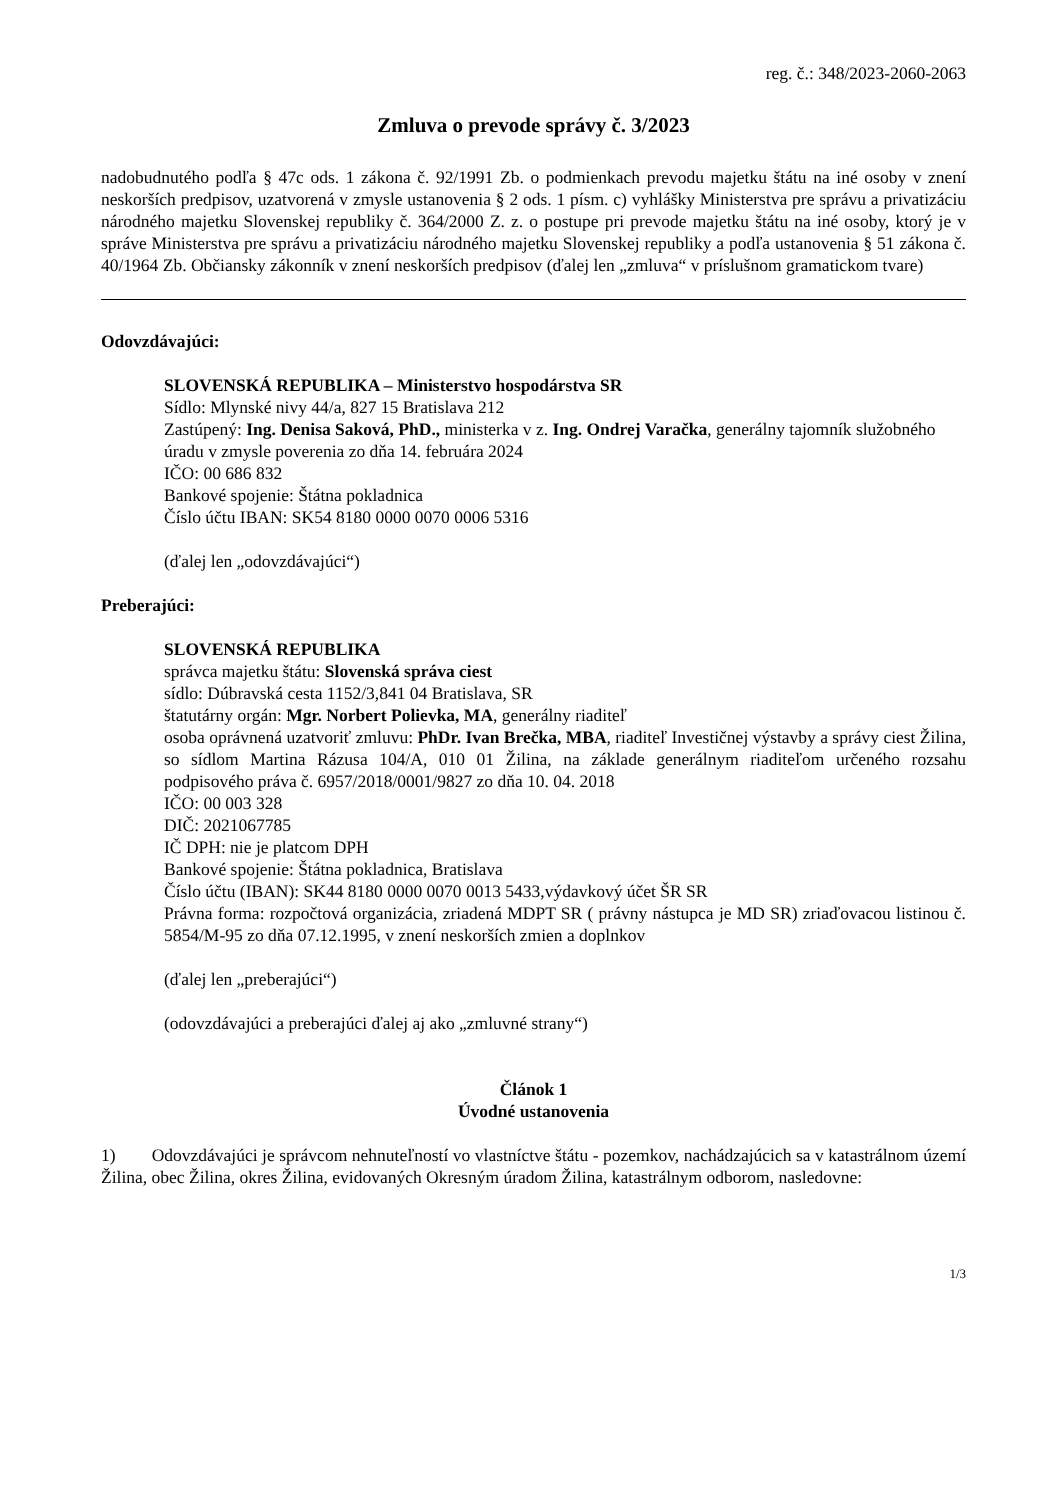reg. č.: 348/2023-2060-2063
Zmluva o prevode správy č. 3/2023
nadobudnutého podľa § 47c ods. 1 zákona č. 92/1991 Zb. o podmienkach prevodu majetku štátu na iné osoby v znení neskorších predpisov, uzatvorená v zmysle ustanovenia § 2 ods. 1 písm. c) vyhlášky Ministerstva pre správu a privatizáciu národného majetku Slovenskej republiky č. 364/2000 Z. z. o postupe pri prevode majetku štátu na iné osoby, ktorý je v správe Ministerstva pre správu a privatizáciu národného majetku Slovenskej republiky a podľa ustanovenia § 51 zákona č. 40/1964 Zb. Občiansky zákonník v znení neskorších predpisov (ďalej len „zmluva“ v príslušnom gramatickom tvare)
Odovzdávajúci:
SLOVENSKÁ REPUBLIKA – Ministerstvo hospodárstva SR
Sídlo: Mlynské nivy 44/a, 827 15 Bratislava 212
Zastúpený: Ing. Denisa Saková, PhD., ministerka v z. Ing. Ondrej Varačka, generálny tajomník služobného úradu v zmysle poverenia zo dňa 14. februára 2024
IČO: 00 686 832
Bankové spojenie: Štátna pokladnica
Číslo účtu IBAN: SK54 8180 0000 0070 0006 5316
(ďalej len „odovzdávajúci“)
Preberajúci:
SLOVENSKÁ REPUBLIKA
správca majetku štátu: Slovenská správa ciest
sídlo: Dúbravská cesta 1152/3,841 04 Bratislava, SR
štatutárny orgán: Mgr. Norbert Polievka, MA, generálny riaditeľ
osoba oprávnená uzatvoriť zmluvu: PhDr. Ivan Brečka, MBA, riaditeľ Investičnej výstavby a správy ciest Žilina, so sídlom Martina Rázusa 104/A, 010 01 Žilina, na základe generálnym riaditeľom určeného rozsahu podpisového práva č. 6957/2018/0001/9827 zo dňa 10. 04. 2018
IČO: 00 003 328
DIČ: 2021067785
IČ DPH: nie je platcom DPH
Bankové spojenie: Štátna pokladnica, Bratislava
Číslo účtu (IBAN): SK44 8180 0000 0070 0013 5433,výdavkový účet ŠR SR
Právna forma: rozpočtová organizácia, zriadená MDPT SR ( právny nástupca je MD SR) zriaďovacou listinou č. 5854/M-95 zo dňa 07.12.1995, v znení neskorších zmien a doplnkov
(ďalej len „preberajúci“)
(odovzdávajúci a preberajúci ďalej aj ako „zmluvné strany“)
Článok 1
Úvodné ustanovenia
1) Odovzdávajúci je správcom nehnuteľností vo vlastníctve štátu - pozemkov, nachádzajúcich sa v katastrálnom území Žilina, obec Žilina, okres Žilina, evidovaných Okresným úradom Žilina, katastrálnym odborom, nasledovne:
1/3